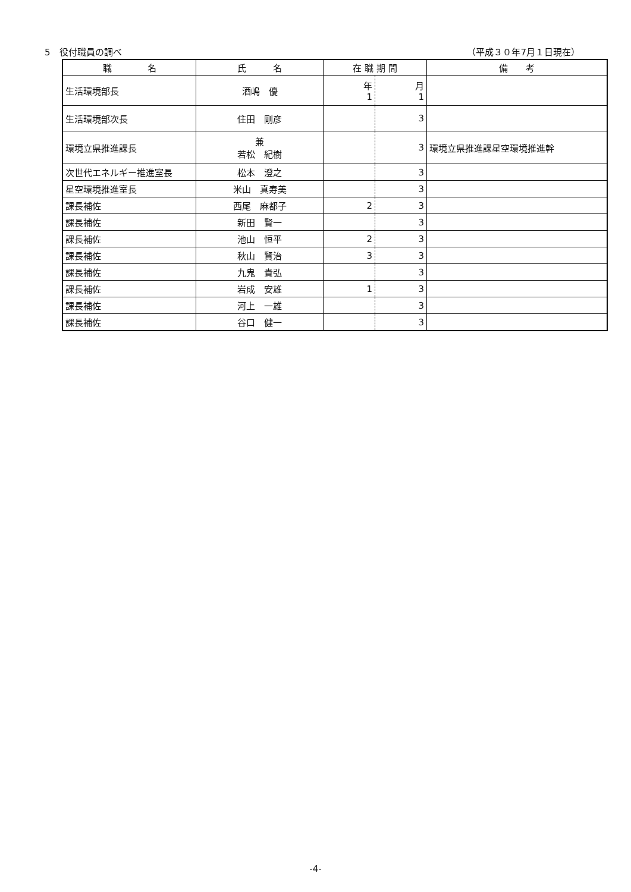5　役付職員の調べ （平成３０年7月１日現在）
| 職 名 | 氏 名 | 在 職 期 間 | | 備 考 |
| --- | --- | --- | --- | --- |
| 生活環境部長 | 酒嶋 優 | 年 1 | 月 1 | |
| 生活環境部次長 | 住田 剛彦 | | 3 | |
| 環境立県推進課長 | 兼 若松 紀樹 | | 3 | 環境立県推進課星空環境推進幹 |
| 次世代エネルギー推進室長 | 松本 澄之 | | 3 | |
| 星空環境推進室長 | 米山 真寿美 | | 3 | |
| 課長補佐 | 西尾 麻都子 | 2 | 3 | |
| 課長補佐 | 新田 賢一 | | 3 | |
| 課長補佐 | 池山 恒平 | 2 | 3 | |
| 課長補佐 | 秋山 賢治 | 3 | 3 | |
| 課長補佐 | 九鬼 貴弘 | | 3 | |
| 課長補佐 | 岩成 安雄 | 1 | 3 | |
| 課長補佐 | 河上 一雄 | | 3 | |
| 課長補佐 | 谷口 健一 | | 3 | |
-4-